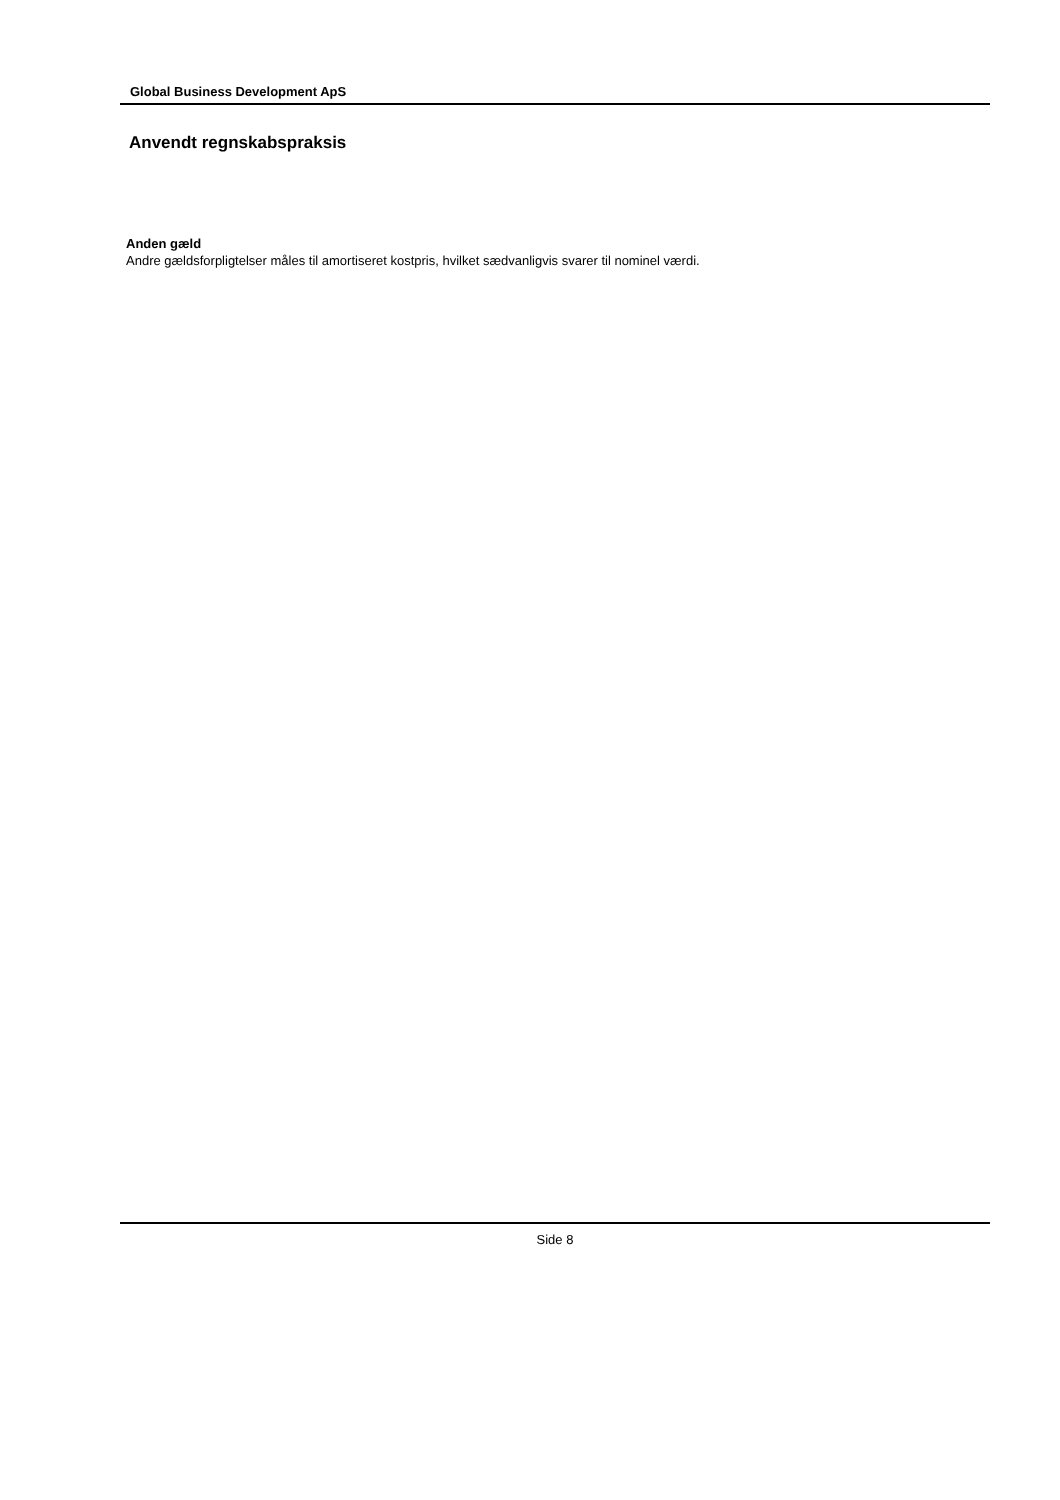Global Business Development ApS
Anvendt regnskabspraksis
Anden gæld
Andre gældsforpligtelser måles til amortiseret kostpris, hvilket sædvanligvis svarer til nominel værdi.
Side 8